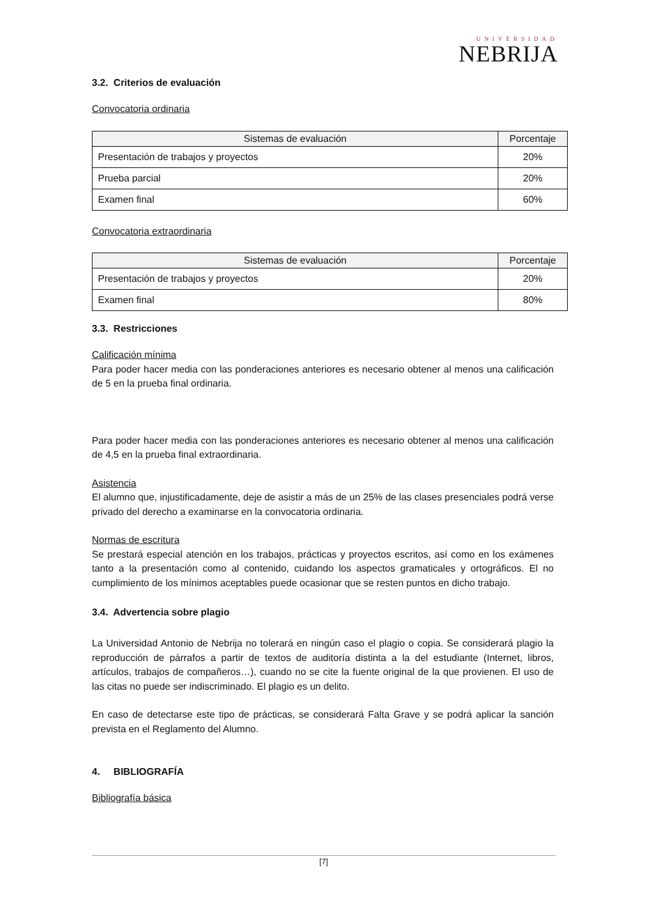UNIVERSIDAD
NEBRIJA
3.2. Criterios de evaluación
Convocatoria ordinaria
| Sistemas de evaluación | Porcentaje |
| --- | --- |
| Presentación de trabajos y proyectos | 20% |
| Prueba parcial | 20% |
| Examen final | 60% |
Convocatoria extraordinaria
| Sistemas de evaluación | Porcentaje |
| --- | --- |
| Presentación de trabajos y proyectos | 20% |
| Examen final | 80% |
3.3. Restricciones
Calificación mínima
Para poder hacer media con las ponderaciones anteriores es necesario obtener al menos una calificación de 5 en la prueba final ordinaria.
Para poder hacer media con las ponderaciones anteriores es necesario obtener al menos una calificación de 4,5 en la prueba final extraordinaria.
Asistencia
El alumno que, injustificadamente, deje de asistir a más de un 25% de las clases presenciales podrá verse privado del derecho a examinarse en la convocatoria ordinaria.
Normas de escritura
Se prestará especial atención en los trabajos, prácticas y proyectos escritos, así como en los exámenes tanto a la presentación como al contenido, cuidando los aspectos gramaticales y ortográficos. El no cumplimiento de los mínimos aceptables puede ocasionar que se resten puntos en dicho trabajo.
3.4. Advertencia sobre plagio
La Universidad Antonio de Nebrija no tolerará en ningún caso el plagio o copia. Se considerará plagio la reproducción de párrafos a partir de textos de auditoría distinta a la del estudiante (Internet, libros, artículos, trabajos de compañeros…), cuando no se cite la fuente original de la que provienen. El uso de las citas no puede ser indiscriminado. El plagio es un delito.
En caso de detectarse este tipo de prácticas, se considerará Falta Grave y se podrá aplicar la sanción prevista en el Reglamento del Alumno.
4. BIBLIOGRAFÍA
Bibliografía básica
[7]